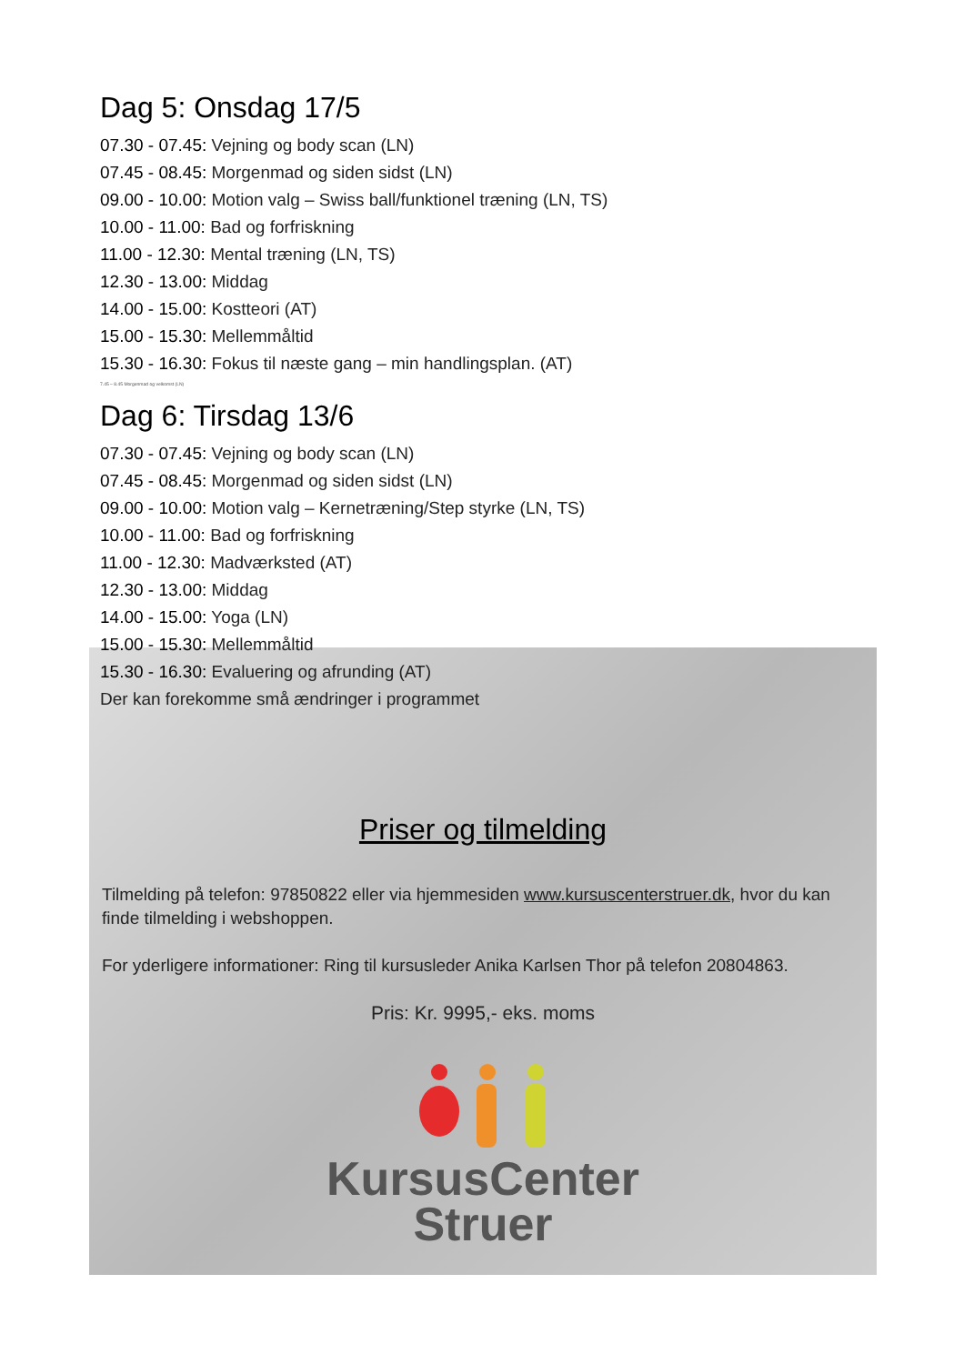Dag 5: Onsdag 17/5
07.30 - 07.45: Vejning og body scan (LN)
07.45 - 08.45: Morgenmad og siden sidst (LN)
09.00 - 10.00: Motion valg – Swiss ball/funktionel træning (LN, TS)
10.00 - 11.00: Bad og forfriskning
11.00 - 12.30: Mental træning (LN, TS)
12.30 - 13.00: Middag
14.00 - 15.00: Kostteori (AT)
15.00 - 15.30: Mellemmåltid
15.30 - 16.30: Fokus til næste gang – min handlingsplan. (AT)
7.45 – 8.45 Morgenmad og velkomst (LN)
Dag 6: Tirsdag 13/6
07.30 - 07.45: Vejning og body scan (LN)
07.45 - 08.45: Morgenmad og siden sidst (LN)
09.00 - 10.00: Motion valg – Kernetræning/Step styrke (LN, TS)
10.00 - 11.00: Bad og forfriskning
11.00 - 12.30: Madværksted (AT)
12.30 - 13.00: Middag
14.00 - 15.00: Yoga (LN)
15.00 - 15.30: Mellemmåltid
15.30 - 16.30: Evaluering og afrunding (AT)
Der kan forekomme små ændringer i programmet
Priser og tilmelding
Tilmelding på telefon: 97850822 eller via hjemmesiden www.kursuscenterstruer.dk, hvor du kan finde tilmelding i webshoppen.
For yderligere informationer: Ring til kursusleder Anika Karlsen Thor på telefon 20804863.
Pris: Kr. 9995,- eks. moms
KursusCenter
Struer